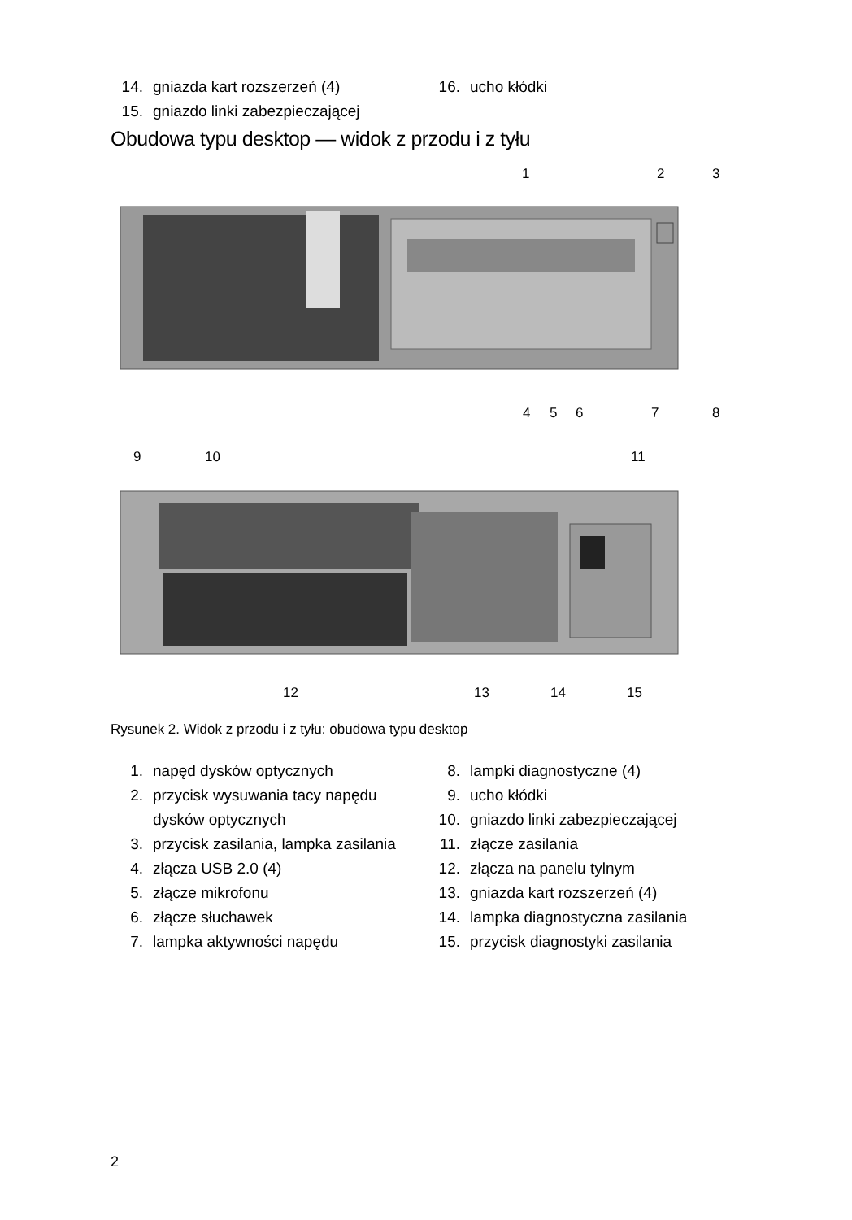14. gniazda kart rozszerzeń (4)
15. gniazdo linki zabezpieczającej
16. ucho kłódki
Obudowa typu desktop — widok z przodu i z tyłu
1
2
3
4
5
6
7
8
9
10
11
12
13
14
15
Rysunek 2. Widok z przodu i z tyłu: obudowa typu desktop
1. napęd dysków optycznych
2. przycisk wysuwania tacy napędu dysków optycznych
3. przycisk zasilania, lampka zasilania
4. złącza USB 2.0 (4)
5. złącze mikrofonu
6. złącze słuchawek
7. lampka aktywności napędu
8. lampki diagnostyczne (4)
9. ucho kłódki
10. gniazdo linki zabezpieczającej
11. złącze zasilania
12. złącza na panelu tylnym
13. gniazda kart rozszerzeń (4)
14. lampka diagnostyczna zasilania
15. przycisk diagnostyki zasilania
2